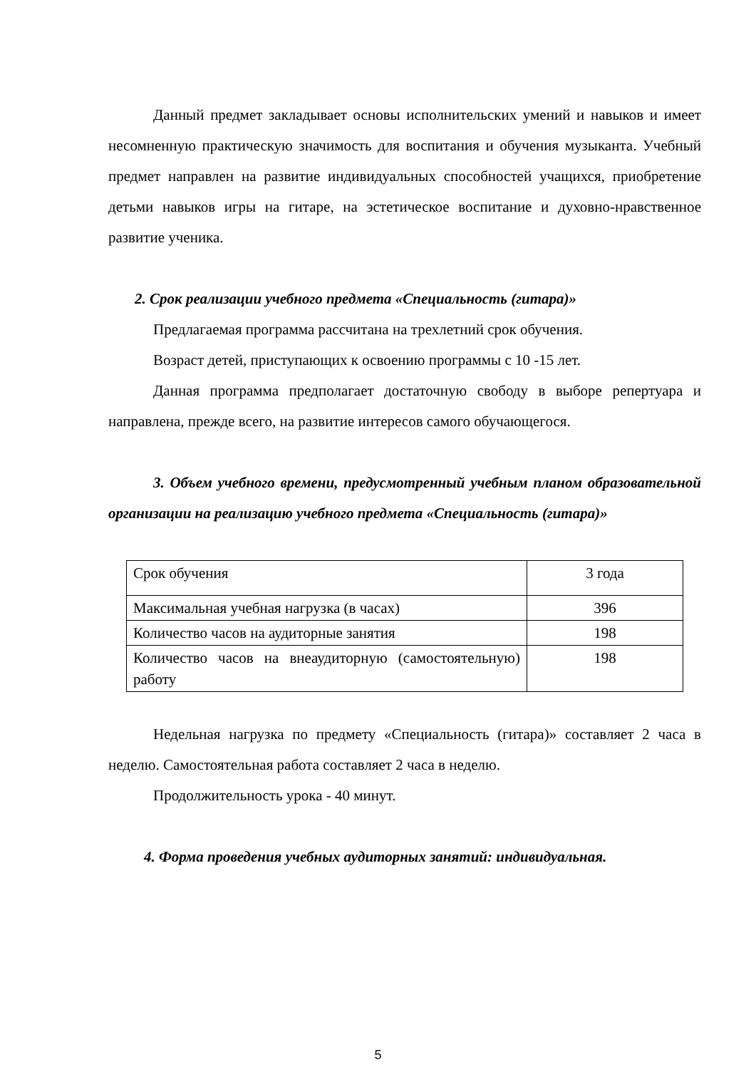Данный предмет закладывает основы исполнительских умений и навыков и имеет несомненную практическую значимость для воспитания и обучения музыканта. Учебный предмет направлен на развитие индивидуальных способностей учащихся, приобретение детьми навыков игры на гитаре, на эстетическое воспитание и духовно-нравственное развитие ученика.
2. Срок реализации учебного предмета «Специальность (гитара)»
Предлагаемая программа рассчитана на трехлетний срок обучения.
Возраст детей, приступающих к освоению программы с 10 -15 лет.
Данная программа предполагает достаточную свободу в выборе репертуара и направлена, прежде всего, на развитие интересов самого обучающегося.
3. Объем учебного времени, предусмотренный учебным планом образовательной организации на реализацию учебного предмета «Специальность (гитара)»
| Срок обучения | 3 года |
| Максимальная учебная нагрузка (в часах) | 396 |
| Количество часов на аудиторные занятия | 198 |
| Количество часов на внеаудиторную (самостоятельную) работу | 198 |
Недельная нагрузка по предмету «Специальность (гитара)» составляет 2 часа в неделю. Самостоятельная работа составляет 2 часа в неделю.
Продолжительность урока - 40 минут.
4. Форма проведения учебных аудиторных занятий: индивидуальная.
5